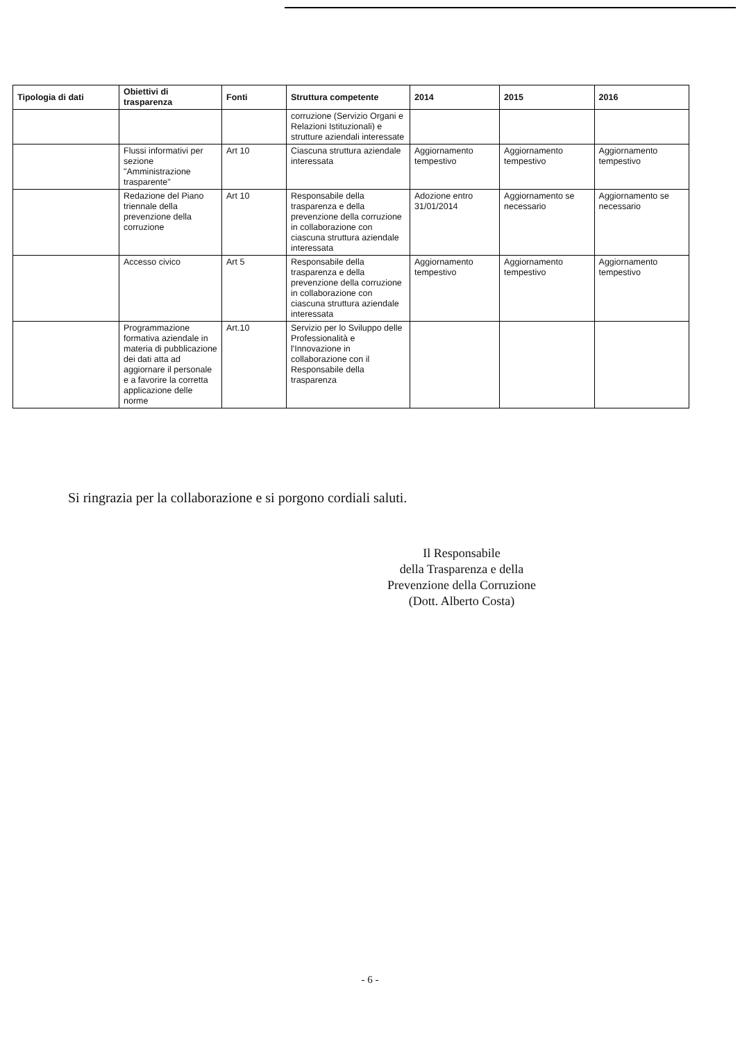| Tipologia di dati | Obiettivi di trasparenza | Fonti | Struttura competente | 2014 | 2015 | 2016 |
| --- | --- | --- | --- | --- | --- | --- |
| | | | corruzione (Servizio Organi e Relazioni Istituzionali) e strutture aziendali interessate | | | |
| | Flussi informativi per sezione "Amministrazione trasparente" | Art 10 | Ciascuna struttura aziendale interessata | Aggiornamento tempestivo | Aggiornamento tempestivo | Aggiornamento tempestivo |
| | Redazione del Piano triennale della prevenzione della corruzione | Art 10 | Responsabile della trasparenza e della prevenzione della corruzione in collaborazione con ciascuna struttura aziendale interessata | Adozione entro 31/01/2014 | Aggiornamento se necessario | Aggiornamento se necessario |
| | Accesso civico | Art 5 | Responsabile della trasparenza e della prevenzione della corruzione in collaborazione con ciascuna struttura aziendale interessata | Aggiornamento tempestivo | Aggiornamento tempestivo | Aggiornamento tempestivo |
| | Programmazione formativa aziendale in materia di pubblicazione dei dati atta ad aggiornare il personale e a favorire la corretta applicazione delle norme | Art.10 | Servizio per lo Sviluppo delle Professionalità e l'Innovazione in collaborazione con il Responsabile della trasparenza | | | |
Si ringrazia per la collaborazione e si porgono cordiali saluti.
Il Responsabile
della Trasparenza e della
Prevenzione della Corruzione
(Dott. Alberto Costa)
- 6 -